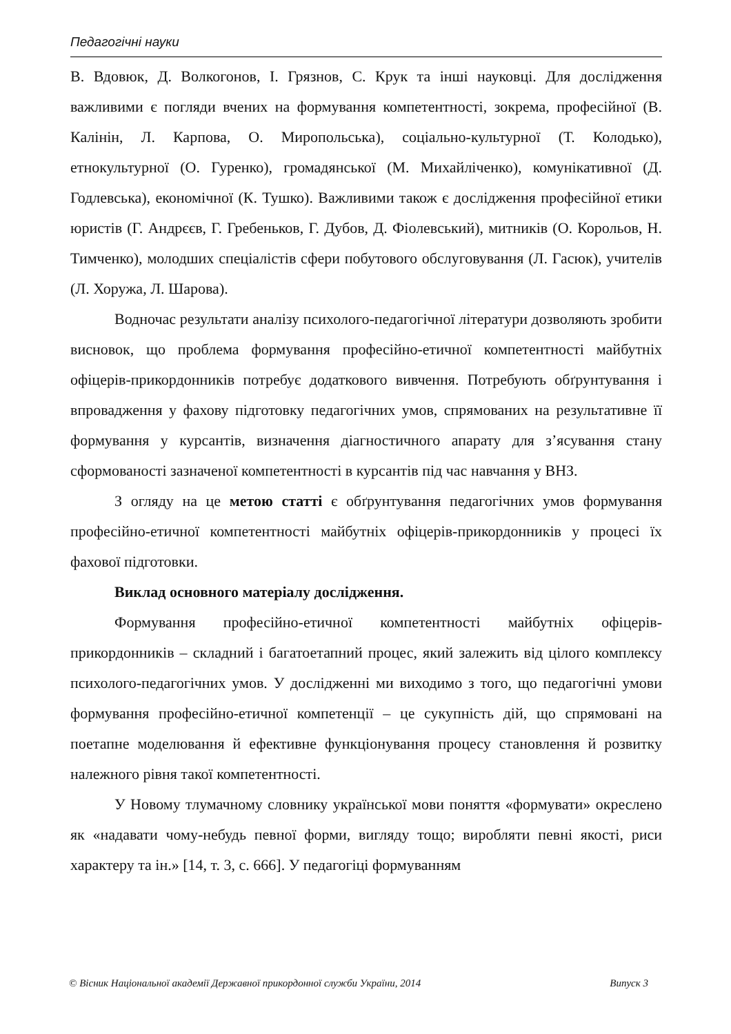Педагогічні науки
В. Вдовюк, Д. Волкогонов, І. Грязнов, С. Крук та інші науковці. Для дослідження важливими є погляди вчених на формування компетентності, зокрема, професійної (В. Калінін, Л. Карпова, О. Миропольська), соціально-культурної (Т. Колодько), етнокультурної (О. Гуренко), громадянської (М. Михайліченко), комунікативної (Д. Годлевська), економічної (К. Тушко). Важливими також є дослідження професійної етики юристів (Г. Андрєєв, Г. Гребеньков, Г. Дубов, Д. Фіолевський), митників (О. Корольов, Н. Тимченко), молодших спеціалістів сфери побутового обслуговування (Л. Гасюк), учителів (Л. Хоружа, Л. Шарова).
Водночас результати аналізу психолого-педагогічної літератури дозволяють зробити висновок, що проблема формування професійно-етичної компетентності майбутніх офіцерів-прикордонників потребує додаткового вивчення. Потребують обґрунтування і впровадження у фахову підготовку педагогічних умов, спрямованих на результативне її формування у курсантів, визначення діагностичного апарату для з’ясування стану сформованості зазначеної компетентності в курсантів під час навчання у ВНЗ.
З огляду на це метою статті є обґрунтування педагогічних умов формування професійно-етичної компетентності майбутніх офіцерів-прикордонників у процесі їх фахової підготовки.
Виклад основного матеріалу дослідження.
Формування професійно-етичної компетентності майбутніх офіцерів-прикордонників – складний і багатоетапний процес, який залежить від цілого комплексу психолого-педагогічних умов. У дослідженні ми виходимо з того, що педагогічні умови формування професійно-етичної компетенції – це сукупність дій, що спрямовані на поетапне моделювання й ефективне функціонування процесу становлення й розвитку належного рівня такої компетентності.
У Новому тлумачному словнику української мови поняття «формувати» окреслено як «надавати чому-небудь певної форми, вигляду тощо; виробляти певні якості, риси характеру та ін.» [14, т. 3, с. 666]. У педагогіці формуванням
© Вісник Національної академії Державної прикордонної служби України, 2014 Випуск 3